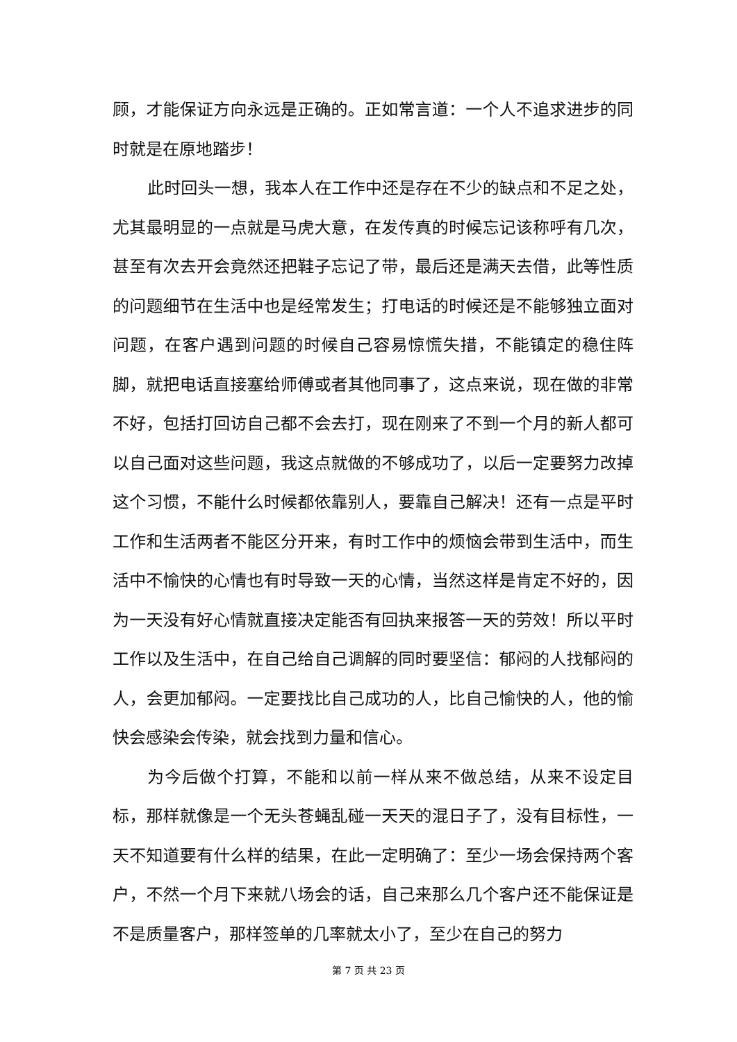顾，才能保证方向永远是正确的。正如常言道：一个人不追求进步的同时就是在原地踏步！
此时回头一想，我本人在工作中还是存在不少的缺点和不足之处，尤其最明显的一点就是马虎大意，在发传真的时候忘记该称呼有几次，甚至有次去开会竟然还把鞋子忘记了带，最后还是满天去借，此等性质的问题细节在生活中也是经常发生；打电话的时候还是不能够独立面对问题，在客户遇到问题的时候自己容易惊慌失措，不能镇定的稳住阵脚，就把电话直接塞给师傅或者其他同事了，这点来说，现在做的非常不好，包括打回访自己都不会去打，现在刚来了不到一个月的新人都可以自己面对这些问题，我这点就做的不够成功了，以后一定要努力改掉这个习惯，不能什么时候都依靠别人，要靠自己解决！还有一点是平时工作和生活两者不能区分开来，有时工作中的烦恼会带到生活中，而生活中不愉快的心情也有时导致一天的心情，当然这样是肯定不好的，因为一天没有好心情就直接决定能否有回执来报答一天的劳效！所以平时工作以及生活中，在自己给自己调解的同时要坚信：郁闷的人找郁闷的人，会更加郁闷。一定要找比自己成功的人，比自己愉快的人，他的愉快会感染会传染，就会找到力量和信心。
为今后做个打算，不能和以前一样从来不做总结，从来不设定目标，那样就像是一个无头苍蝇乱碰一天天的混日子了，没有目标性，一天不知道要有什么样的结果，在此一定明确了：至少一场会保持两个客户，不然一个月下来就八场会的话，自己来那么几个客户还不能保证是不是质量客户，那样签单的几率就太小了，至少在自己的努力
第 7 页 共 23 页